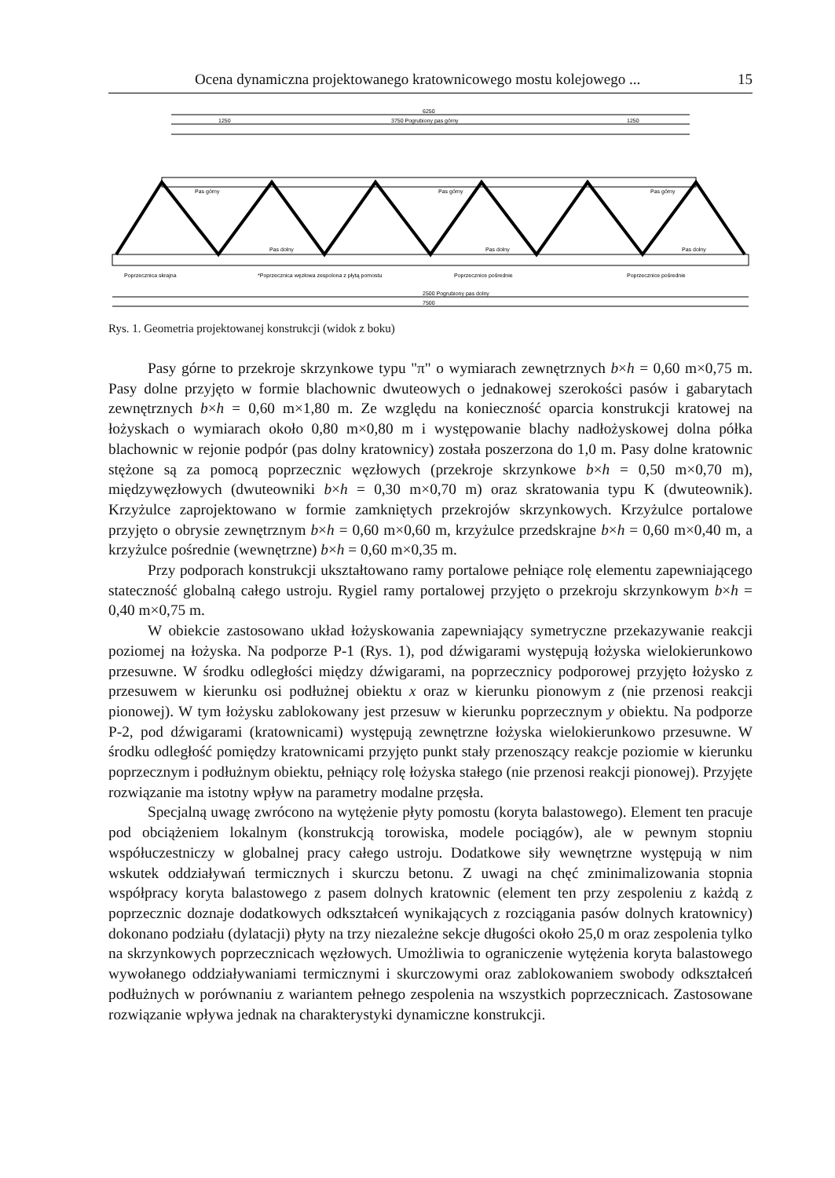Ocena dynamiczna projektowanego kratownicowego mostu kolejowego ... 15
6250
1250
3750 Pogrubiony pas górny
1250
Pas górny
Pas górny
Pas górny
Pas dolny
Pas dolny
Pas dolny
Poprzecznica skrajna
*Poprzecznica węzłowa zespolona z płytą pomostu
Poprzecznice pośrednie
Poprzecznice pośrednie
2500 Pogrubiony pas dolny
7500
Rys. 1. Geometria projektowanej konstrukcji (widok z boku)
Pasy górne to przekroje skrzynkowe typu "π" o wymiarach zewnętrznych b×h = 0,60 m×0,75 m. Pasy dolne przyjęto w formie blachownic dwuteowych o jednakowej szerokości pasów i gabarytach zewnętrznych b×h = 0,60 m×1,80 m. Ze względu na konieczność oparcia konstrukcji kratowej na łożyskach o wymiarach około 0,80 m×0,80 m i występowanie blachy nadłożyskowej dolna półka blachownic w rejonie podpór (pas dolny kratownicy) została poszerzona do 1,0 m. Pasy dolne kratownic stężone są za pomocą poprzecznic węzłowych (przekroje skrzynkowe b×h = 0,50 m×0,70 m), międzywęzłowych (dwuteowniki b×h = 0,30 m×0,70 m) oraz skratowania typu K (dwuteownik). Krzyżulce zaprojektowano w formie zamkniętych przekrojów skrzynkowych. Krzyżulce portalowe przyjęto o obrysie zewnętrznym b×h = 0,60 m×0,60 m, krzyżulce przedskrajne b×h = 0,60 m×0,40 m, a krzyżulce pośrednie (wewnętrzne) b×h = 0,60 m×0,35 m.
Przy podporach konstrukcji ukształtowano ramy portalowe pełniące rolę elementu zapewniającego stateczność globalną całego ustroju. Rygiel ramy portalowej przyjęto o przekroju skrzynkowym b×h = 0,40 m×0,75 m.
W obiekcie zastosowano układ łożyskowania zapewniający symetryczne przekazywanie reakcji poziomej na łożyska. Na podporze P-1 (Rys. 1), pod dźwigarami występują łożyska wielokierunkowo przesuwne. W środku odległości między dźwigarami, na poprzecznicy podporowej przyjęto łożysko z przesuwem w kierunku osi podłużnej obiektu x oraz w kierunku pionowym z (nie przenosi reakcji pionowej). W tym łożysku zablokowany jest przesuw w kierunku poprzecznym y obiektu. Na podporze P-2, pod dźwigarami (kratownicami) występują zewnętrzne łożyska wielokierunkowo przesuwne. W środku odległość pomiędzy kratownicami przyjęto punkt stały przenoszący reakcje poziomie w kierunku poprzecznym i podłużnym obiektu, pełniący rolę łożyska stałego (nie przenosi reakcji pionowej). Przyjęte rozwiązanie ma istotny wpływ na parametry modalne przęsła.
Specjalną uwagę zwrócono na wytężenie płyty pomostu (koryta balastowego). Element ten pracuje pod obciążeniem lokalnym (konstrukcją torowiska, modele pociągów), ale w pewnym stopniu współuczestniczy w globalnej pracy całego ustroju. Dodatkowe siły wewnętrzne występują w nim wskutek oddziaływań termicznych i skurczu betonu. Z uwagi na chęć zminimalizowania stopnia współpracy koryta balastowego z pasem dolnych kratownic (element ten przy zespoleniu z każdą z poprzecznic doznaje dodatkowych odkształceń wynikających z rozciągania pasów dolnych kratownicy) dokonano podziału (dylatacji) płyty na trzy niezależne sekcje długości około 25,0 m oraz zespolenia tylko na skrzynkowych poprzecznicach węzłowych. Umożliwia to ograniczenie wytężenia koryta balastowego wywołanego oddziaływaniami termicznymi i skurczowymi oraz zablokowaniem swobody odkształceń podłużnych w porównaniu z wariantem pełnego zespolenia na wszystkich poprzecznicach. Zastosowane rozwiązanie wpływa jednak na charakterystyki dynamiczne konstrukcji.